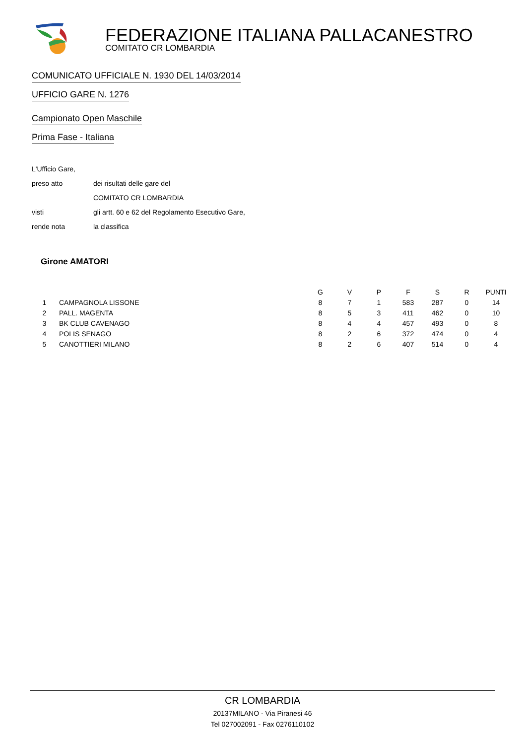FEDERAZIONE ITALIANA PALLACANESTRO
COMITATO CR LOMBARDIA
COMUNICATO UFFICIALE N. 1930 DEL 14/03/2014
UFFICIO GARE N. 1276 Campionato Open Maschile Prima Fase - Italiana
L'Ufficio Gare,
preso atto dei risultati delle gare del
COMITATO CR LOMBARDIA
visti gli artt. 60 e 62 del Regolamento Esecutivo Gare,
rende nota la classifica
Girone AMATORI
| | | G | V | P | F | S | R | PUNTI |
| --- | --- | --- | --- | --- | --- | --- | --- | --- |
| 1 | CAMPAGNOLA LISSONE | 8 | 7 | 1 | 583 | 287 | 0 | 14 |
| 2 | PALL. MAGENTA | 8 | 5 | 3 | 411 | 462 | 0 | 10 |
| 3 | BK CLUB CAVENAGO | 8 | 4 | 4 | 457 | 493 | 0 | 8 |
| 4 | POLIS SENAGO | 8 | 2 | 6 | 372 | 474 | 0 | 4 |
| 5 | CANOTTIERI MILANO | 8 | 2 | 6 | 407 | 514 | 0 | 4 |
CR LOMBARDIA
20137MILANO - Via Piranesi 46
Tel 027002091 - Fax 0276110102